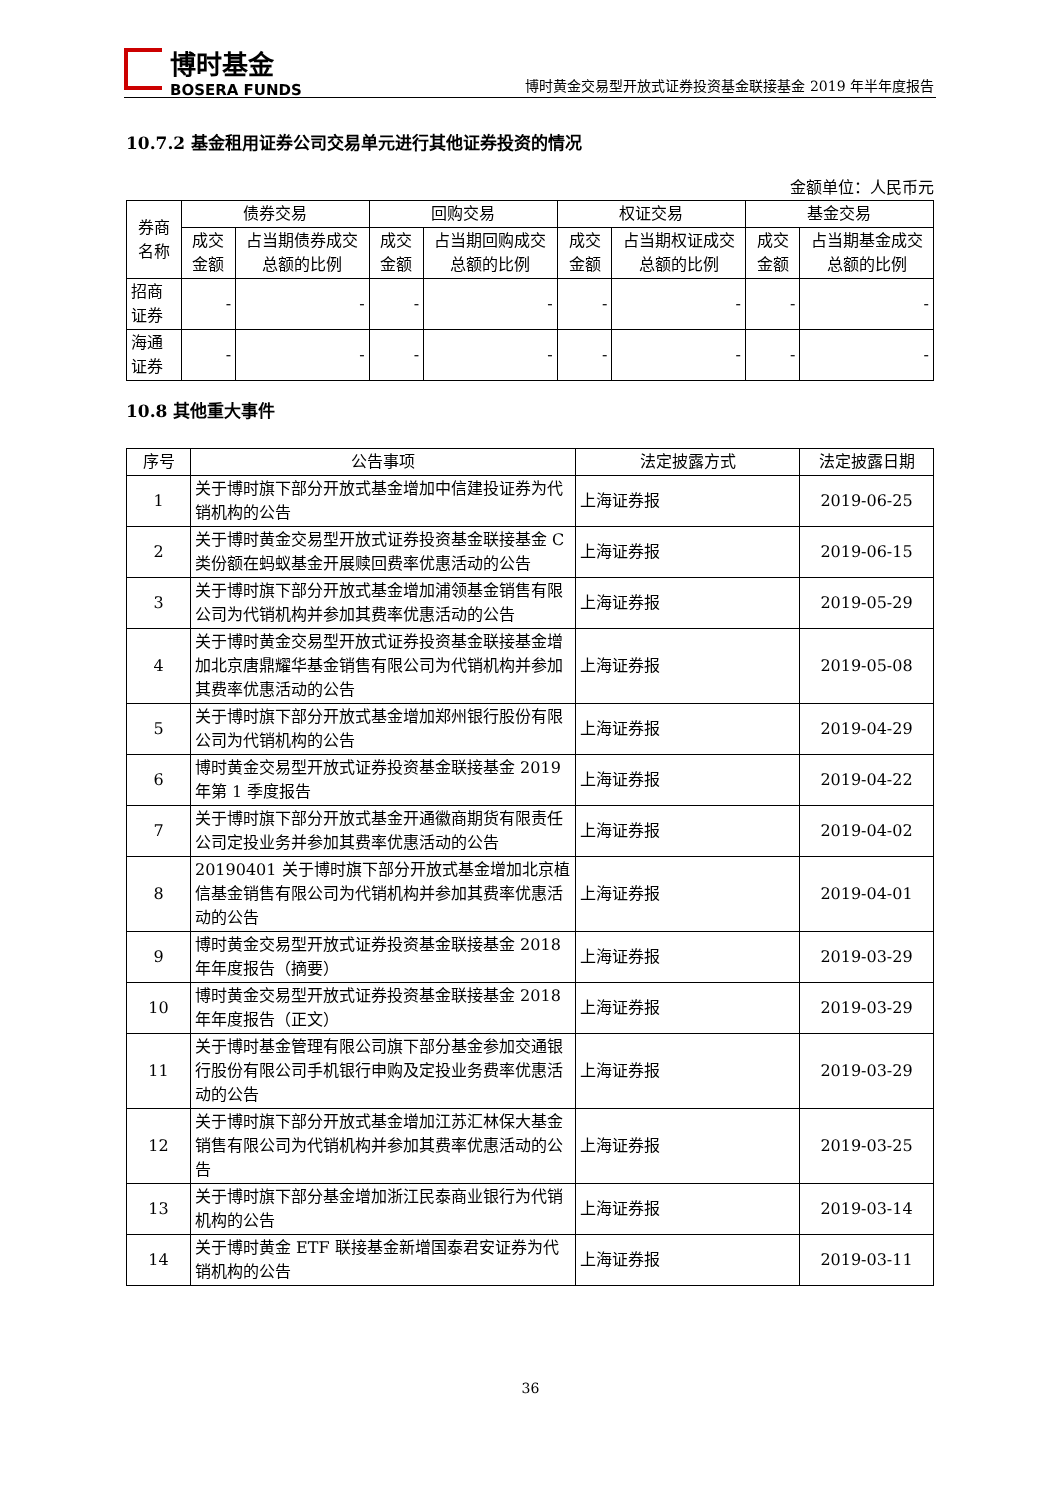博时基金
BOSERA FUNDS
博时黄金交易型开放式证券投资基金联接基金 2019 年半年度报告
10.7.2 基金租用证券公司交易单元进行其他证券投资的情况
金额单位：人民币元
| 券商名称 | 债券交易 | | 回购交易 | | 权证交易 | | 基金交易 | |
| --- | --- | --- | --- | --- | --- | --- | --- | --- |
| | 成交金额 | 占当期债券成交总额的比例 | 成交金额 | 占当期回购成交总额的比例 | 成交金额 | 占当期权证成交总额的比例 | 成交金额 | 占当期基金成交总额的比例 |
| 招商证券 | - | - | - | - | - | - | - | - |
| 海通证券 | - | - | - | - | - | - | - | - |
10.8 其他重大事件
| 序号 | 公告事项 | 法定披露方式 | 法定披露日期 |
| --- | --- | --- | --- |
| 1 | 关于博时旗下部分开放式基金增加中信建投证券为代销机构的公告 | 上海证券报 | 2019-06-25 |
| 2 | 关于博时黄金交易型开放式证券投资基金联接基金 C 类份额在蚂蚁基金开展赎回费率优惠活动的公告 | 上海证券报 | 2019-06-15 |
| 3 | 关于博时旗下部分开放式基金增加浦领基金销售有限公司为代销机构并参加其费率优惠活动的公告 | 上海证券报 | 2019-05-29 |
| 4 | 关于博时黄金交易型开放式证券投资基金联接基金增加北京唐鼎耀华基金销售有限公司为代销机构并参加其费率优惠活动的公告 | 上海证券报 | 2019-05-08 |
| 5 | 关于博时旗下部分开放式基金增加郑州银行股份有限公司为代销机构的公告 | 上海证券报 | 2019-04-29 |
| 6 | 博时黄金交易型开放式证券投资基金联接基金 2019 年第 1 季度报告 | 上海证券报 | 2019-04-22 |
| 7 | 关于博时旗下部分开放式基金开通徽商期货有限责任公司定投业务并参加其费率优惠活动的公告 | 上海证券报 | 2019-04-02 |
| 8 | 20190401 关于博时旗下部分开放式基金增加北京植信基金销售有限公司为代销机构并参加其费率优惠活动的公告 | 上海证券报 | 2019-04-01 |
| 9 | 博时黄金交易型开放式证券投资基金联接基金 2018 年年度报告（摘要） | 上海证券报 | 2019-03-29 |
| 10 | 博时黄金交易型开放式证券投资基金联接基金 2018 年年度报告（正文） | 上海证券报 | 2019-03-29 |
| 11 | 关于博时基金管理有限公司旗下部分基金参加交通银行股份有限公司手机银行申购及定投业务费率优惠活动的公告 | 上海证券报 | 2019-03-29 |
| 12 | 关于博时旗下部分开放式基金增加江苏汇林保大基金销售有限公司为代销机构并参加其费率优惠活动的公告 | 上海证券报 | 2019-03-25 |
| 13 | 关于博时旗下部分基金增加浙江民泰商业银行为代销机构的公告 | 上海证券报 | 2019-03-14 |
| 14 | 关于博时黄金 ETF 联接基金新增国泰君安证券为代销机构的公告 | 上海证券报 | 2019-03-11 |
36